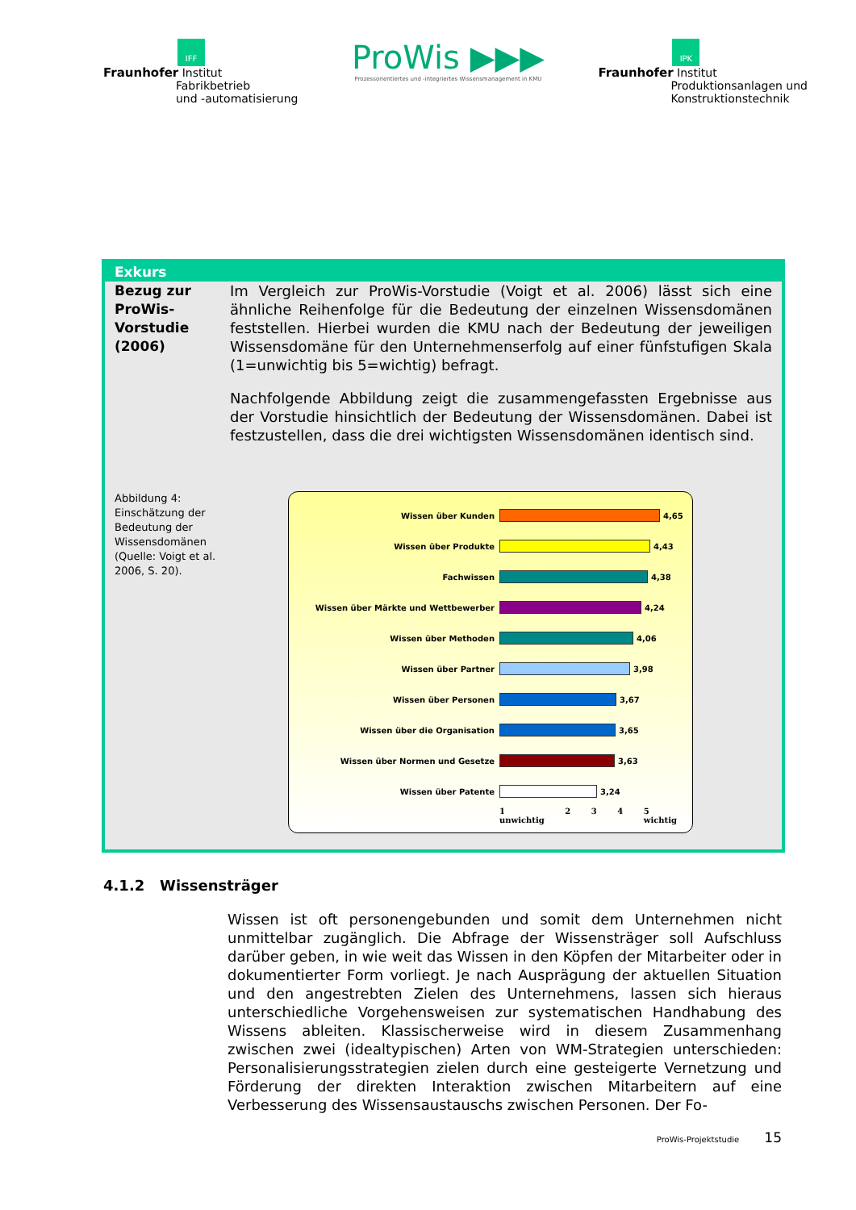IFF
Fraunhofer Institut
Fabrikbetrieb
und -automatisierung
ProWis ▶▶▶
Prozessorientiertes und -integriertes Wissensmanagement in KMU
IPK
Fraunhofer Institut
Produktionsanlagen und
Konstruktionstechnik
Exkurs
Bezug zur ProWis-Vorstudie (2006)
Im Vergleich zur ProWis-Vorstudie (Voigt et al. 2006) lässt sich eine ähnliche Reihenfolge für die Bedeutung der einzelnen Wissensdomänen feststellen. Hierbei wurden die KMU nach der Bedeutung der jeweiligen Wissensdomäne für den Unternehmenserfolg auf einer fünfstufigen Skala (1=unwichtig bis 5=wichtig) befragt.
Nachfolgende Abbildung zeigt die zusammengefassten Ergebnisse aus der Vorstudie hinsichtlich der Bedeutung der Wissensdomänen. Dabei ist festzustellen, dass die drei wichtigsten Wissensdomänen identisch sind.
Abbildung 4: Einschätzung der Bedeutung der Wissensdomänen (Quelle: Voigt et al. 2006, S. 20).
Wissen über Kunden
4,65
Wissen über Produkte
4,43
Fachwissen
4,38
Wissen über Märkte und Wettbewerber
4,24
Wissen über Methoden
4,06
Wissen über Partner
3,98
Wissen über Personen
3,67
Wissen über die Organisation
3,65
Wissen über Normen und Gesetze
3,63
Wissen über Patente
3,24
1
unwichtig 2 3 4 5
wichtig
4.1.2 Wissensträger
Wissen ist oft personengebunden und somit dem Unternehmen nicht unmittelbar zugänglich. Die Abfrage der Wissensträger soll Aufschluss darüber geben, in wie weit das Wissen in den Köpfen der Mitarbeiter oder in dokumentierter Form vorliegt. Je nach Ausprägung der aktuellen Situation und den angestrebten Zielen des Unternehmens, lassen sich hieraus unterschiedliche Vorgehensweisen zur systematischen Handhabung des Wissens ableiten. Klassischerweise wird in diesem Zusammenhang zwischen zwei (idealtypischen) Arten von WM-Strategien unterschieden: Personalisierungsstrategien zielen durch eine gesteigerte Vernetzung und Förderung der direkten Interaktion zwischen Mitarbeitern auf eine Verbesserung des Wissensaustauschs zwischen Personen. Der Fo-
ProWis-Projektstudie 15